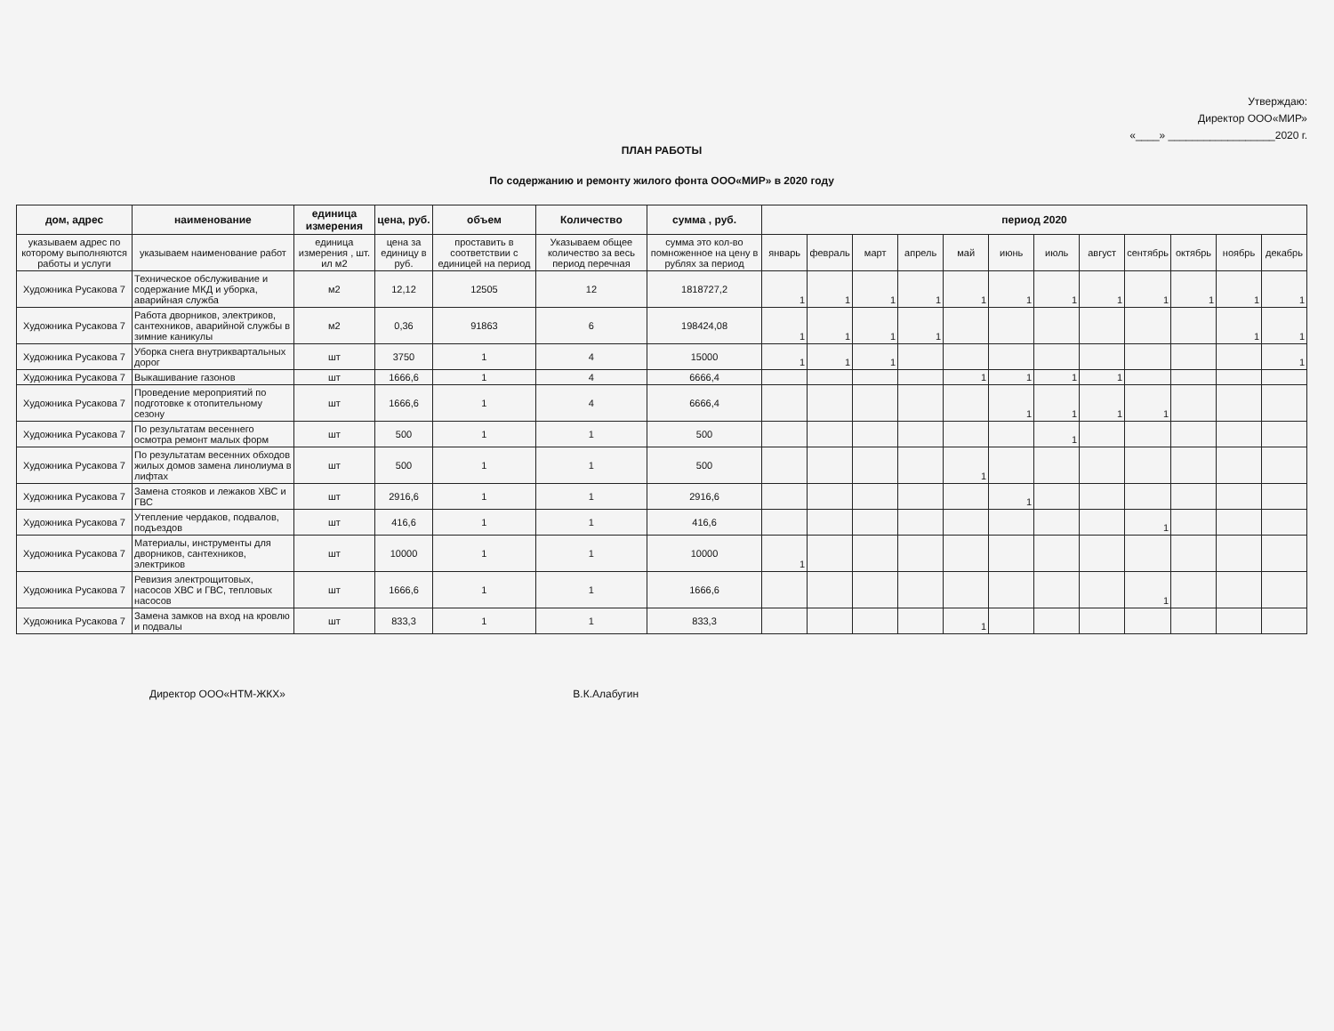Утверждаю:
Директор ООО«МИР»
«____» __________________2020 г.
ПЛАН РАБОТЫ
По содержанию и ремонту жилого фонта ООО«МИР» в 2020 году
| дом, адрес | наименование | единица измерения | цена, руб. | объем | Количество | сумма , руб. | период 2020 | | | | | | | | | | | |
| --- | --- | --- | --- | --- | --- | --- | --- | --- | --- | --- | --- | --- | --- | --- | --- | --- | --- | --- |
| указываем адрес по которому выполняются работы и услуги | указываем наименование работ | единица измерения , шт. ил м2 | цена за единицу в руб. | проставить в соответствии с единицей на период | Указываем общее количество за весь период перечная | сумма это кол-во помноженное на цену в рублях за период | январь | февраль | март | апрель | май | июнь | июль | август | сентябрь | октябрь | ноябрь | декабрь |
| Художника Русакова 7 | Техническое обслуживание и содержание МКД и уборка, аварийная служба | м2 | 12,12 | 12505 | 12 | 1818727,2 | 1 | 1 | 1 | 1 | 1 | 1 | 1 | 1 | 1 | 1 | 1 | 1 |
| Художника Русакова 7 | Работа дворников, электриков, сантехников, аварийной службы в зимние каникулы | м2 | 0,36 | 91863 | 6 | 198424,08 | 1 | 1 | 1 | 1 | | | | | | | 1 | 1 |
| Художника Русакова 7 | Уборка снега внутриквартальных дорог | шт | 3750 | 1 | 4 | 15000 | 1 | 1 | 1 | | | | | | | | | 1 |
| Художника Русакова 7 | Выкашивание газонов | шт | 1666,6 | 1 | 4 | 6666,4 | | | | | 1 | 1 | 1 | 1 | | | | |
| Художника Русакова 7 | Проведение мероприятий по подготовке к отопительному сезону | шт | 1666,6 | 1 | 4 | 6666,4 | | | | | | 1 | 1 | 1 | 1 | | | |
| Художника Русакова 7 | По результатам весеннего осмотра ремонт малых форм | шт | 500 | 1 | 1 | 500 | | | | | | | 1 | | | | | |
| Художника Русакова 7 | По результатам весенних обходов жилых домов замена линолиума в лифтах | шт | 500 | 1 | 1 | 500 | | | | | 1 | | | | | | | |
| Художника Русакова 7 | Замена стояков и лежаков ХВС и ГВС | шт | 2916,6 | 1 | 1 | 2916,6 | | | | | | 1 | | | | | | |
| Художника Русакова 7 | Утепление чердаков, подвалов, подъездов | шт | 416,6 | 1 | 1 | 416,6 | | | | | | | | | 1 | | | |
| Художника Русакова 7 | Материалы, инструменты для дворников, сантехников, электриков | шт | 10000 | 1 | 1 | 10000 | 1 | | | | | | | | | | | |
| Художника Русакова 7 | Ревизия электрощитовых, насосов ХВС и ГВС, тепловых насосов | шт | 1666,6 | 1 | 1 | 1666,6 | | | | | | | | | 1 | | | |
| Художника Русакова 7 | Замена замков на вход на кровлю и подвалы | шт | 833,3 | 1 | 1 | 833,3 | | | | | 1 | | | | | | | |
Директор ООО«НТМ-ЖКХ» В.К.Алабугин